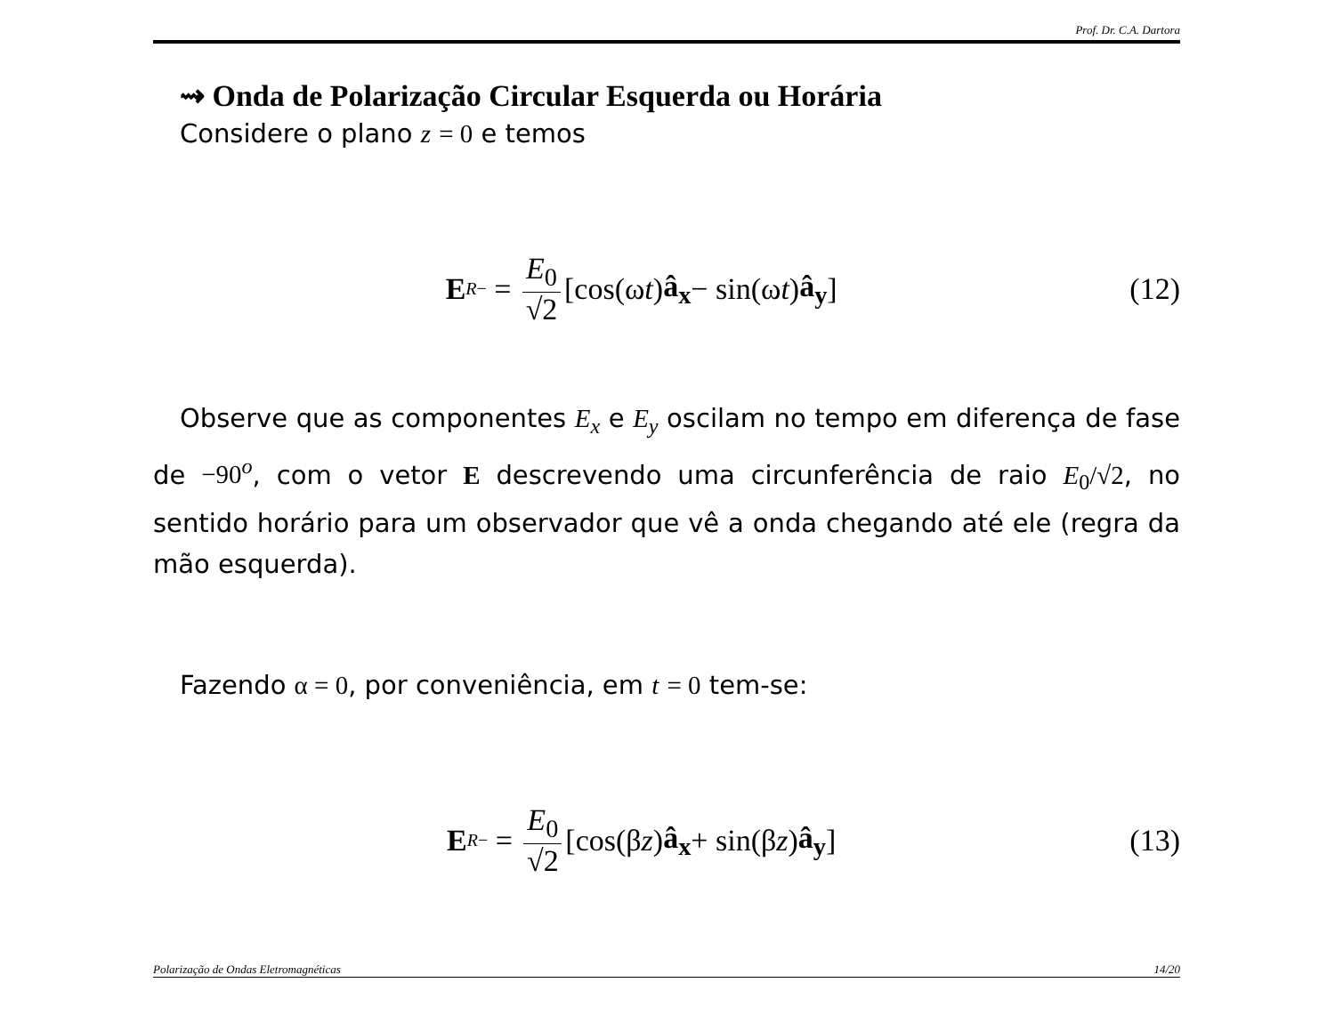Prof. Dr. C.A. Dartora
⇝ Onda de Polarização Circular Esquerda ou Horária
Considere o plano z = 0 e temos
E<sup>R</sup><sub>−</sub> = E<sub>0</sub> √2 [cos(ω t) â<sub>x</sub> − sin(ω t) â<sub>y</sub>]
(12)
Observe que as componentes E<sub>x</sub> e E<sub>y</sub> oscilam no tempo em diferença de fase de −90<sup>o</sup>, com o vetor E descrevendo uma circunferência de raio E<sub>0</sub>/√2, no sentido horário para um observador que vê a onda chegando até ele (regra da mão esquerda).
Fazendo α = 0, por conveniência, em t = 0 tem-se:
E<sup>R</sup><sub>−</sub> = E<sub>0</sub> √2 [cos(β z) â<sub>x</sub> + sin(β z) â<sub>y</sub>]
(13)
Polarização de Ondas Eletromagnéticas 14/20